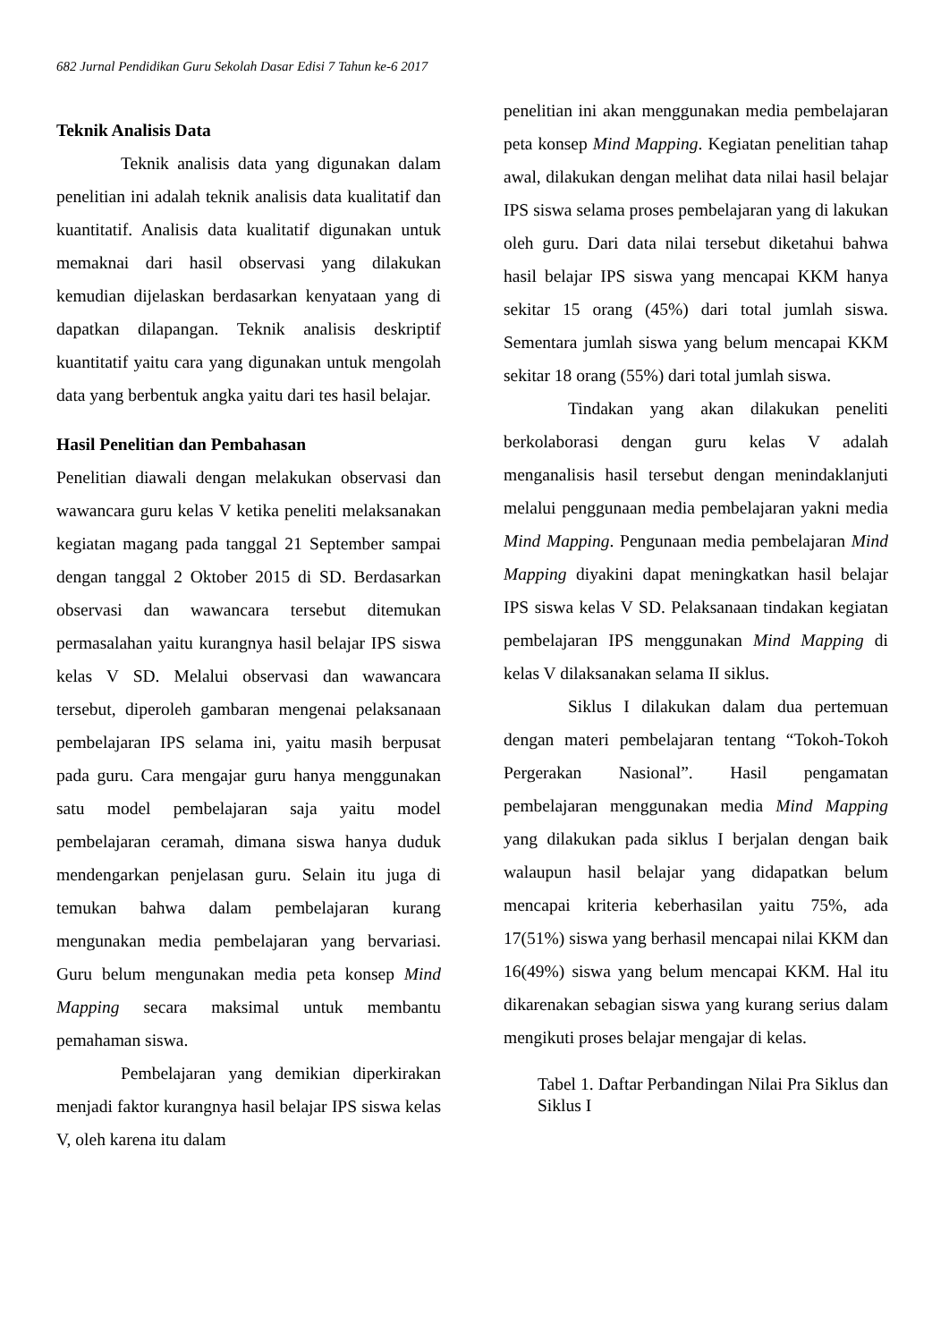682 Jurnal Pendidikan Guru Sekolah Dasar Edisi 7 Tahun ke-6 2017
Teknik Analisis Data
Teknik analisis data yang digunakan dalam penelitian ini adalah teknik analisis data kualitatif dan kuantitatif. Analisis data kualitatif digunakan untuk memaknai dari hasil observasi yang dilakukan kemudian dijelaskan berdasarkan kenyataan yang di dapatkan dilapangan. Teknik analisis deskriptif kuantitatif yaitu cara yang digunakan untuk mengolah data yang berbentuk angka yaitu dari tes hasil belajar.
Hasil Penelitian dan Pembahasan
Penelitian diawali dengan melakukan observasi dan wawancara guru kelas V ketika peneliti melaksanakan kegiatan magang pada tanggal 21 September sampai dengan tanggal 2 Oktober 2015 di SD. Berdasarkan observasi dan wawancara tersebut ditemukan permasalahan yaitu kurangnya hasil belajar IPS siswa kelas V SD. Melalui observasi dan wawancara tersebut, diperoleh gambaran mengenai pelaksanaan pembelajaran IPS selama ini, yaitu masih berpusat pada guru. Cara mengajar guru hanya menggunakan satu model pembelajaran saja yaitu model pembelajaran ceramah, dimana siswa hanya duduk mendengarkan penjelasan guru. Selain itu juga di temukan bahwa dalam pembelajaran kurang mengunakan media pembelajaran yang bervariasi. Guru belum mengunakan media peta konsep Mind Mapping secara maksimal untuk membantu pemahaman siswa.
Pembelajaran yang demikian diperkirakan menjadi faktor kurangnya hasil belajar IPS siswa kelas V, oleh karena itu dalam
penelitian ini akan menggunakan media pembelajaran peta konsep Mind Mapping. Kegiatan penelitian tahap awal, dilakukan dengan melihat data nilai hasil belajar IPS siswa selama proses pembelajaran yang di lakukan oleh guru. Dari data nilai tersebut diketahui bahwa hasil belajar IPS siswa yang mencapai KKM hanya sekitar 15 orang (45%) dari total jumlah siswa. Sementara jumlah siswa yang belum mencapai KKM sekitar 18 orang (55%) dari total jumlah siswa.
Tindakan yang akan dilakukan peneliti berkolaborasi dengan guru kelas V adalah menganalisis hasil tersebut dengan menindaklanjuti melalui penggunaan media pembelajaran yakni media Mind Mapping. Pengunaan media pembelajaran Mind Mapping diyakini dapat meningkatkan hasil belajar IPS siswa kelas V SD. Pelaksanaan tindakan kegiatan pembelajaran IPS menggunakan Mind Mapping di kelas V dilaksanakan selama II siklus.
Siklus I dilakukan dalam dua pertemuan dengan materi pembelajaran tentang “Tokoh-Tokoh Pergerakan Nasional”. Hasil pengamatan pembelajaran menggunakan media Mind Mapping yang dilakukan pada siklus I berjalan dengan baik walaupun hasil belajar yang didapatkan belum mencapai kriteria keberhasilan yaitu 75%, ada 17(51%) siswa yang berhasil mencapai nilai KKM dan 16(49%) siswa yang belum mencapai KKM. Hal itu dikarenakan sebagian siswa yang kurang serius dalam mengikuti proses belajar mengajar di kelas.
Tabel 1. Daftar Perbandingan Nilai Pra Siklus dan Siklus I